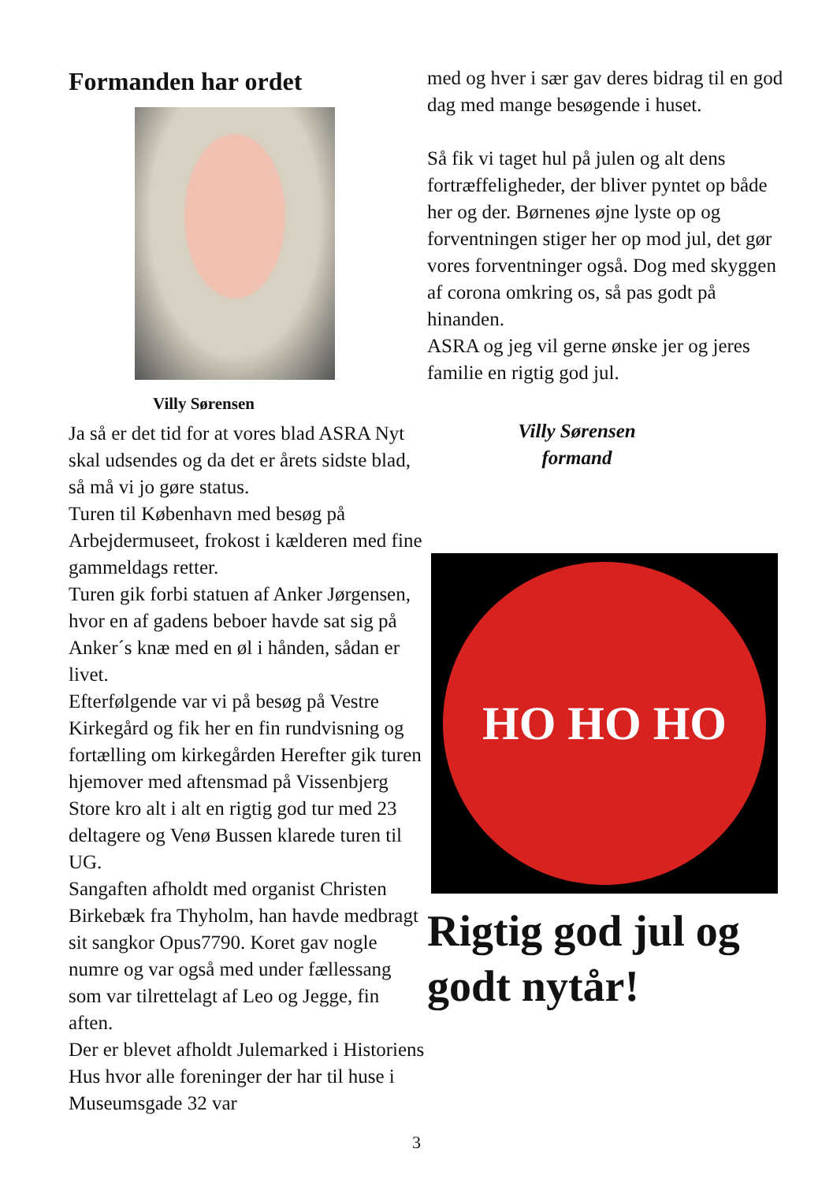Formanden har ordet
Villy Sørensen
Ja så er det tid for at vores blad ASRA Nyt skal udsendes og da det er årets sidste blad, så må vi jo gøre status.
Turen til København med besøg på Arbejdermuseet, frokost i kælderen med fine gammeldags retter.
Turen gik forbi statuen af Anker Jørgensen, hvor en af gadens beboer havde sat sig på Anker´s knæ med en øl i hånden, sådan er livet.
Efterfølgende var vi på besøg på Vestre Kirkegård og fik her en fin rundvisning og fortælling om kirkegården Herefter gik turen hjemover med aftensmad på Vissenbjerg Store kro alt i alt en rigtig god tur med 23 deltagere og Venø Bussen klarede turen til UG.
Sangaften afholdt med organist Christen Birkebæk fra Thyholm, han havde medbragt sit sangkor Opus7790. Koret gav nogle numre og var også med under fællessang som var tilrettelagt af Leo og Jegge, fin aften.
Der er blevet afholdt Julemarked i Historiens Hus hvor alle foreninger der har til huse i Museumsgade 32 var
med og hver i sær gav deres bidrag til en god dag med mange besøgende i huset.
Så fik vi taget hul på julen og alt dens fortræffeligheder, der bliver pyntet op både her og der. Børnenes øjne lyste op og forventningen stiger her op mod jul, det gør vores forventninger også. Dog med skyggen af corona omkring os, så pas godt på hinanden.
ASRA og jeg vil gerne ønske jer og jeres familie en rigtig god jul.
Villy Sørensen
formand
HO HO HO
Rigtig god jul og godt nytår!
3